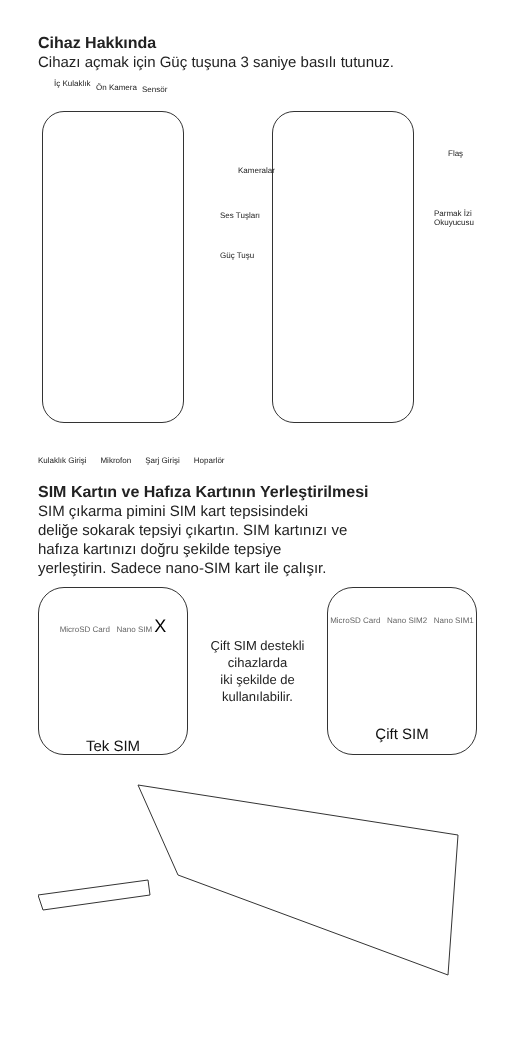Cihaz Hakkında
Cihazı açmak için Güç tuşuna 3 saniye basılı tutunuz.
İç Kulaklık Ön Kamera Sensör
Ses Tuşları
Güç Tuşu
Kameralar
Flaş
Parmak İzi Okuyucusu
Kulaklık Girişi Mikrofon Şarj Girişi Hoparlör
SIM Kartın ve Hafıza Kartının Yerleştirilmesi
SIM çıkarma pimini SIM kart tepsisindeki
deliğe sokarak tepsiyi çıkartın. SIM kartınızı ve
hafıza kartınızı doğru şekilde tepsiye
yerleştirin. Sadece nano-SIM kart ile çalışır.
MicroSD Card Nano SIM X
Tek SIM
Çift SIM destekli
cihazlarda
iki şekilde de
kullanılabilir.
MicroSD Card Nano SIM2 Nano SIM1
Çift SIM